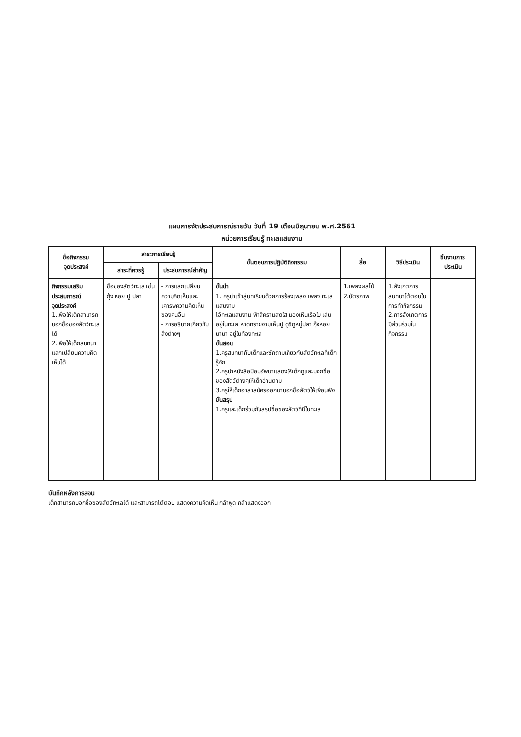แผนการจัดประสบการณ์รายวัน วันที่ 19 เดือนมิถุนายน พ.ศ.2561
หน่วยการเรียนรู้ ทะเลแสนงาม
| ชื่อกิจกรรม จุดประสงค์ | สาระการเรียนรู้ | | ขั้นตอนการปฏิบัติกิจกรรม | สื่อ | วิธีประเมิน | ชิ้นงานการประเมิน |
| --- | --- | --- | --- | --- | --- | --- |
| | สาระที่ควรรู้ | ประสบการณ์สำคัญ | | | | |
| กิจกรรมเสริมประสบการณ์ จุดประสงค์ 1.เพื่อให้เด็กสามารถบอกชื่อของสัตว์ทะเลได้ 2.เพื่อให้เด็กสนทนาแลกเปลี่ยนความคิดเห็นได้ | ชื่อของสัตว์ทะเล เช่น กุ้ง หอย ปู ปลา | - การแลกเปลี่ยนความคิดเห็นและเคารพความคิดเห็นของคนอื่น - การอธิบายเกี่ยวกับสิ่งต่างๆ | ขั้นนำ 1. ครูนำเข้าสู่บทเรียนด้วยการร้องเพลง เพลง ทะเลแสนงาม โอ้ทะเลแสนงาม ฟ้าสีครามสดใส มองเห็นเรือใบ เล่นอยู่ในทะเล หาดทรายงามเห็นปู ดูซิดูหมู่ปลา กุ้งหอยนานา อยู่ในท้องทะเล ขั้นสอน 1.ครูสนทนากับเด็กและซักถามเกี่ยวกับสัตว์ทะเลที่เด็กรู้จัก 2.ครูนำหนังสือป๊อบอัพมาแสดงให้เด็กดูและบอกชื่อของสัตว์ต่างๆให้เด็กอ่านตาม 3.ครูให้เด็กอาสาสมัครออกมาบอกชื่อสัตว์ให้เพื่อนฟัง ขั้นสรุป 1.ครูและเด็กร่วมกันสรุปชื่อของสัตว์ที่มีในทะเล | 1.เพลงผลไม้ 2.บัตรภาพ | 1.สังเกตการสนทนาโต้ตอบในการทำกิจกรรม 2.การสังเกตการมีส่วนร่วมในกิจกรรม | |
บันทึกหลังการสอน
เด็กสามารถบอกชื่อของสัตว์ทะเลได้ และสามารถโต้ตอบ แสดงความคิดเห็น กล้าพูด กล้าแสดงออก